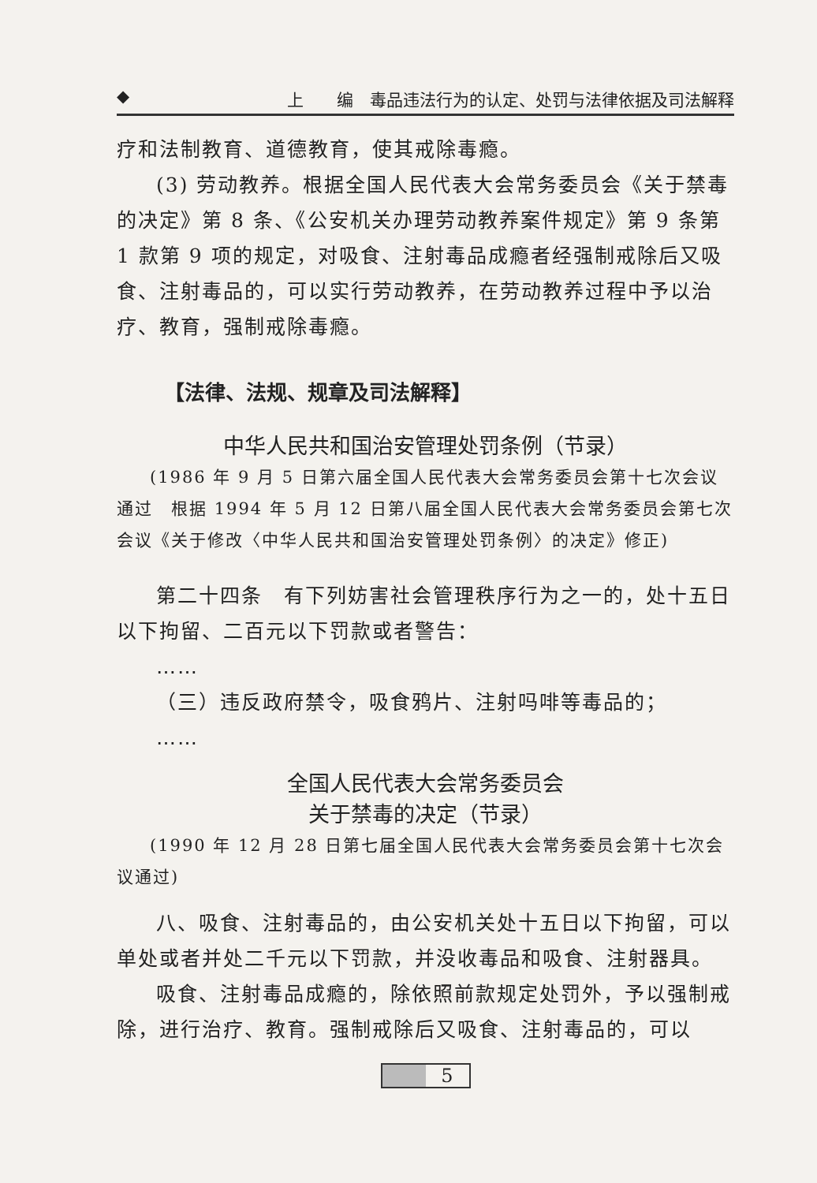◆ 上　　编　毒品违法行为的认定、处罚与法律依据及司法解释
疗和法制教育、道德教育，使其戒除毒瘾。
(3) 劳动教养。根据全国人民代表大会常务委员会《关于禁毒的决定》第 8 条、《公安机关办理劳动教养案件规定》第 9 条第 1 款第 9 项的规定，对吸食、注射毒品成瘾者经强制戒除后又吸食、注射毒品的，可以实行劳动教养，在劳动教养过程中予以治疗、教育，强制戒除毒瘾。
【法律、法规、规章及司法解释】
中华人民共和国治安管理处罚条例（节录）
(1986 年 9 月 5 日第六届全国人民代表大会常务委员会第十七次会议通过　根据 1994 年 5 月 12 日第八届全国人民代表大会常务委员会第七次会议《关于修改〈中华人民共和国治安管理处罚条例〉的决定》修正)
第二十四条　有下列妨害社会管理秩序行为之一的，处十五日以下拘留、二百元以下罚款或者警告：
……
（三）违反政府禁令，吸食鸦片、注射吗啡等毒品的；
……
全国人民代表大会常务委员会
关于禁毒的决定（节录）
(1990 年 12 月 28 日第七届全国人民代表大会常务委员会第十七次会议通过)
八、吸食、注射毒品的，由公安机关处十五日以下拘留，可以单处或者并处二千元以下罚款，并没收毒品和吸食、注射器具。
吸食、注射毒品成瘾的，除依照前款规定处罚外，予以强制戒除，进行治疗、教育。强制戒除后又吸食、注射毒品的，可以
5